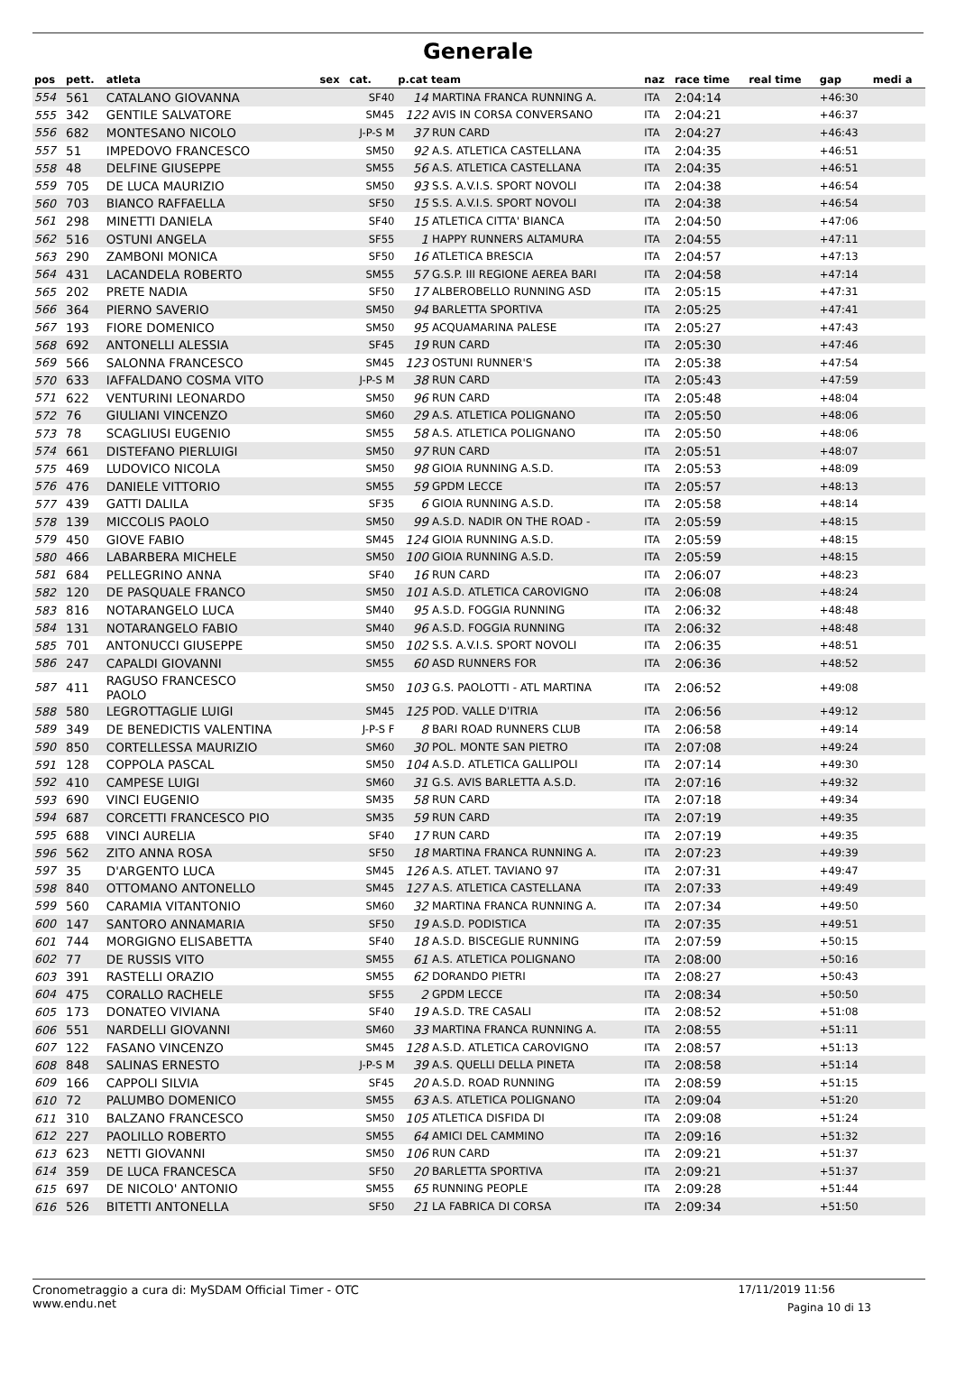Generale
| pos | pett. | atleta | sex | cat. | p.cat team | | naz | race time | real time | gap | medi a |
| --- | --- | --- | --- | --- | --- | --- | --- | --- | --- | --- | --- |
| 554 | 561 | CATALANO GIOVANNA | | SF40 | 14 | MARTINA FRANCA RUNNING A. | ITA | 2:04:14 | | +46:30 | |
| 555 | 342 | GENTILE SALVATORE | | SM45 | 122 | AVIS IN CORSA CONVERSANO | ITA | 2:04:21 | | +46:37 | |
| 556 | 682 | MONTESANO NICOLO | | J-P-S M | 37 | RUN CARD | ITA | 2:04:27 | | +46:43 | |
| 557 | 51 | IMPEDOVO FRANCESCO | | SM50 | 92 | A.S. ATLETICA CASTELLANA | ITA | 2:04:35 | | +46:51 | |
| 558 | 48 | DELFINE GIUSEPPE | | SM55 | 56 | A.S. ATLETICA CASTELLANA | ITA | 2:04:35 | | +46:51 | |
| 559 | 705 | DE LUCA MAURIZIO | | SM50 | 93 | S.S. A.V.I.S. SPORT NOVOLI | ITA | 2:04:38 | | +46:54 | |
| 560 | 703 | BIANCO RAFFAELLA | | SF50 | 15 | S.S. A.V.I.S. SPORT NOVOLI | ITA | 2:04:38 | | +46:54 | |
| 561 | 298 | MINETTI DANIELA | | SF40 | 15 | ATLETICA CITTA' BIANCA | ITA | 2:04:50 | | +47:06 | |
| 562 | 516 | OSTUNI ANGELA | | SF55 | 1 | HAPPY RUNNERS ALTAMURA | ITA | 2:04:55 | | +47:11 | |
| 563 | 290 | ZAMBONI MONICA | | SF50 | 16 | ATLETICA BRESCIA | ITA | 2:04:57 | | +47:13 | |
| 564 | 431 | LACANDELA ROBERTO | | SM55 | 57 | G.S.P. III REGIONE AEREA BARI | ITA | 2:04:58 | | +47:14 | |
| 565 | 202 | PRETE NADIA | | SF50 | 17 | ALBEROBELLO RUNNING ASD | ITA | 2:05:15 | | +47:31 | |
| 566 | 364 | PIERNO SAVERIO | | SM50 | 94 | BARLETTA SPORTIVA | ITA | 2:05:25 | | +47:41 | |
| 567 | 193 | FIORE DOMENICO | | SM50 | 95 | ACQUAMARINA PALESE | ITA | 2:05:27 | | +47:43 | |
| 568 | 692 | ANTONELLI ALESSIA | | SF45 | 19 | RUN CARD | ITA | 2:05:30 | | +47:46 | |
| 569 | 566 | SALONNA FRANCESCO | | SM45 | 123 | OSTUNI RUNNER'S | ITA | 2:05:38 | | +47:54 | |
| 570 | 633 | IAFFALDANO COSMA VITO | | J-P-S M | 38 | RUN CARD | ITA | 2:05:43 | | +47:59 | |
| 571 | 622 | VENTURINI LEONARDO | | SM50 | 96 | RUN CARD | ITA | 2:05:48 | | +48:04 | |
| 572 | 76 | GIULIANI VINCENZO | | SM60 | 29 | A.S. ATLETICA POLIGNANO | ITA | 2:05:50 | | +48:06 | |
| 573 | 78 | SCAGLIUSI EUGENIO | | SM55 | 58 | A.S. ATLETICA POLIGNANO | ITA | 2:05:50 | | +48:06 | |
| 574 | 661 | DISTEFANO PIERLUIGI | | SM50 | 97 | RUN CARD | ITA | 2:05:51 | | +48:07 | |
| 575 | 469 | LUDOVICO NICOLA | | SM50 | 98 | GIOIA RUNNING A.S.D. | ITA | 2:05:53 | | +48:09 | |
| 576 | 476 | DANIELE VITTORIO | | SM55 | 59 | GPDM LECCE | ITA | 2:05:57 | | +48:13 | |
| 577 | 439 | GATTI DALILA | | SF35 | 6 | GIOIA RUNNING A.S.D. | ITA | 2:05:58 | | +48:14 | |
| 578 | 139 | MICCOLIS PAOLO | | SM50 | 99 | A.S.D. NADIR ON THE ROAD - | ITA | 2:05:59 | | +48:15 | |
| 579 | 450 | GIOVE FABIO | | SM45 | 124 | GIOIA RUNNING A.S.D. | ITA | 2:05:59 | | +48:15 | |
| 580 | 466 | LABARBERA MICHELE | | SM50 | 100 | GIOIA RUNNING A.S.D. | ITA | 2:05:59 | | +48:15 | |
| 581 | 684 | PELLEGRINO ANNA | | SF40 | 16 | RUN CARD | ITA | 2:06:07 | | +48:23 | |
| 582 | 120 | DE PASQUALE FRANCO | | SM50 | 101 | A.S.D. ATLETICA CAROVIGNO | ITA | 2:06:08 | | +48:24 | |
| 583 | 816 | NOTARANGELO LUCA | | SM40 | 95 | A.S.D. FOGGIA RUNNING | ITA | 2:06:32 | | +48:48 | |
| 584 | 131 | NOTARANGELO FABIO | | SM40 | 96 | A.S.D. FOGGIA RUNNING | ITA | 2:06:32 | | +48:48 | |
| 585 | 701 | ANTONUCCI GIUSEPPE | | SM50 | 102 | S.S. A.V.I.S. SPORT NOVOLI | ITA | 2:06:35 | | +48:51 | |
| 586 | 247 | CAPALDI GIOVANNI | | SM55 | 60 | ASD RUNNERS FOR | ITA | 2:06:36 | | +48:52 | |
| 587 | 411 | RAGUSO FRANCESCO PAOLO | | SM50 | 103 | G.S. PAOLOTTI - ATL MARTINA | ITA | 2:06:52 | | +49:08 | |
| 588 | 580 | LEGROTTAGLIE LUIGI | | SM45 | 125 | POD. VALLE D'ITRIA | ITA | 2:06:56 | | +49:12 | |
| 589 | 349 | DE BENEDICTIS VALENTINA | | J-P-S F | 8 | BARI ROAD RUNNERS CLUB | ITA | 2:06:58 | | +49:14 | |
| 590 | 850 | CORTELLESSA MAURIZIO | | SM60 | 30 | POL. MONTE SAN PIETRO | ITA | 2:07:08 | | +49:24 | |
| 591 | 128 | COPPOLA PASCAL | | SM50 | 104 | A.S.D. ATLETICA GALLIPOLI | ITA | 2:07:14 | | +49:30 | |
| 592 | 410 | CAMPESE LUIGI | | SM60 | 31 | G.S. AVIS BARLETTA A.S.D. | ITA | 2:07:16 | | +49:32 | |
| 593 | 690 | VINCI EUGENIO | | SM35 | 58 | RUN CARD | ITA | 2:07:18 | | +49:34 | |
| 594 | 687 | CORCETTI FRANCESCO PIO | | SM35 | 59 | RUN CARD | ITA | 2:07:19 | | +49:35 | |
| 595 | 688 | VINCI AURELIA | | SF40 | 17 | RUN CARD | ITA | 2:07:19 | | +49:35 | |
| 596 | 562 | ZITO ANNA ROSA | | SF50 | 18 | MARTINA FRANCA RUNNING A. | ITA | 2:07:23 | | +49:39 | |
| 597 | 35 | D'ARGENTO LUCA | | SM45 | 126 | A.S. ATLET. TAVIANO 97 | ITA | 2:07:31 | | +49:47 | |
| 598 | 840 | OTTOMANO ANTONELLO | | SM45 | 127 | A.S. ATLETICA CASTELLANA | ITA | 2:07:33 | | +49:49 | |
| 599 | 560 | CARAMIA VITANTONIO | | SM60 | 32 | MARTINA FRANCA RUNNING A. | ITA | 2:07:34 | | +49:50 | |
| 600 | 147 | SANTORO ANNAMARIA | | SF50 | 19 | A.S.D. PODISTICA | ITA | 2:07:35 | | +49:51 | |
| 601 | 744 | MORGIGNO ELISABETTA | | SF40 | 18 | A.S.D. BISCEGLIE RUNNING | ITA | 2:07:59 | | +50:15 | |
| 602 | 77 | DE RUSSIS VITO | | SM55 | 61 | A.S. ATLETICA POLIGNANO | ITA | 2:08:00 | | +50:16 | |
| 603 | 391 | RASTELLI ORAZIO | | SM55 | 62 | DORANDO PIETRI | ITA | 2:08:27 | | +50:43 | |
| 604 | 475 | CORALLO RACHELE | | SF55 | 2 | GPDM LECCE | ITA | 2:08:34 | | +50:50 | |
| 605 | 173 | DONATEO VIVIANA | | SF40 | 19 | A.S.D. TRE CASALI | ITA | 2:08:52 | | +51:08 | |
| 606 | 551 | NARDELLI GIOVANNI | | SM60 | 33 | MARTINA FRANCA RUNNING A. | ITA | 2:08:55 | | +51:11 | |
| 607 | 122 | FASANO VINCENZO | | SM45 | 128 | A.S.D. ATLETICA CAROVIGNO | ITA | 2:08:57 | | +51:13 | |
| 608 | 848 | SALINAS ERNESTO | | J-P-S M | 39 | A.S. QUELLI DELLA PINETA | ITA | 2:08:58 | | +51:14 | |
| 609 | 166 | CAPPOLI SILVIA | | SF45 | 20 | A.S.D. ROAD RUNNING | ITA | 2:08:59 | | +51:15 | |
| 610 | 72 | PALUMBO DOMENICO | | SM55 | 63 | A.S. ATLETICA POLIGNANO | ITA | 2:09:04 | | +51:20 | |
| 611 | 310 | BALZANO FRANCESCO | | SM50 | 105 | ATLETICA DISFIDA DI | ITA | 2:09:08 | | +51:24 | |
| 612 | 227 | PAOLILLO ROBERTO | | SM55 | 64 | AMICI DEL CAMMINO | ITA | 2:09:16 | | +51:32 | |
| 613 | 623 | NETTI GIOVANNI | | SM50 | 106 | RUN CARD | ITA | 2:09:21 | | +51:37 | |
| 614 | 359 | DE LUCA FRANCESCA | | SF50 | 20 | BARLETTA SPORTIVA | ITA | 2:09:21 | | +51:37 | |
| 615 | 697 | DE NICOLO' ANTONIO | | SM55 | 65 | RUNNING PEOPLE | ITA | 2:09:28 | | +51:44 | |
| 616 | 526 | BITETTI ANTONELLA | | SF50 | 21 | LA FABRICA DI CORSA | ITA | 2:09:34 | | +51:50 | |
Cronometraggio a cura di: MySDAM Official Timer - OTC
www.endu.net
17/11/2019 11:56
Pagina 10 di 13